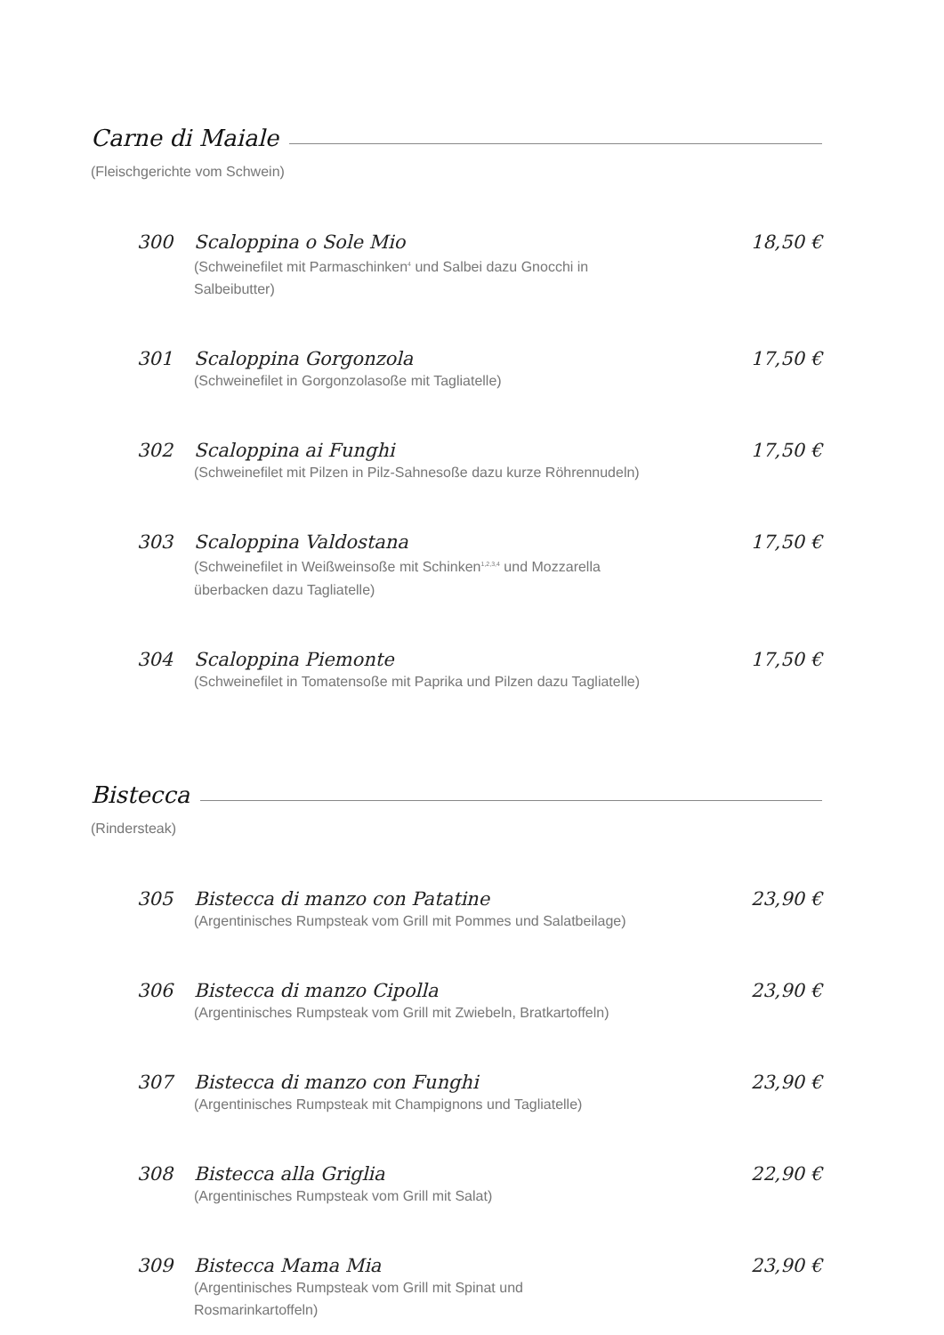Carne di Maiale
(Fleischgerichte vom Schwein)
300 Scaloppina o Sole Mio
(Schweinefilet mit Parmaschinken<sup>4</sup> und Salbei dazu Gnocchi in Salbeibutter)
18,50 €
301 Scaloppina Gorgonzola
(Schweinefilet in Gorgonzolasoße mit Tagliatelle)
17,50 €
302 Scaloppina ai Funghi
(Schweinefilet mit Pilzen in Pilz-Sahnesoße dazu kurze Röhrennudeln)
17,50 €
303 Scaloppina Valdostana
(Schweinefilet in Weißweinsoße mit Schinken<sup>1,2,3,4</sup> und Mozzarella überbacken dazu Tagliatelle)
17,50 €
304 Scaloppina Piemonte
(Schweinefilet in Tomatensoße mit Paprika und Pilzen dazu Tagliatelle)
17,50 €
Bistecca
(Rindersteak)
305 Bistecca di manzo con Patatine
(Argentinisches Rumpsteak vom Grill mit Pommes und Salatbeilage)
23,90 €
306 Bistecca di manzo Cipolla
(Argentinisches Rumpsteak vom Grill mit Zwiebeln, Bratkartoffeln)
23,90 €
307 Bistecca di manzo con Funghi
(Argentinisches Rumpsteak mit Champignons und Tagliatelle)
23,90 €
308 Bistecca alla Griglia
(Argentinisches Rumpsteak vom Grill mit Salat)
22,90 €
309 Bistecca Mama Mia
(Argentinisches Rumpsteak vom Grill mit Spinat und Rosmarinkartoffeln)
23,90 €